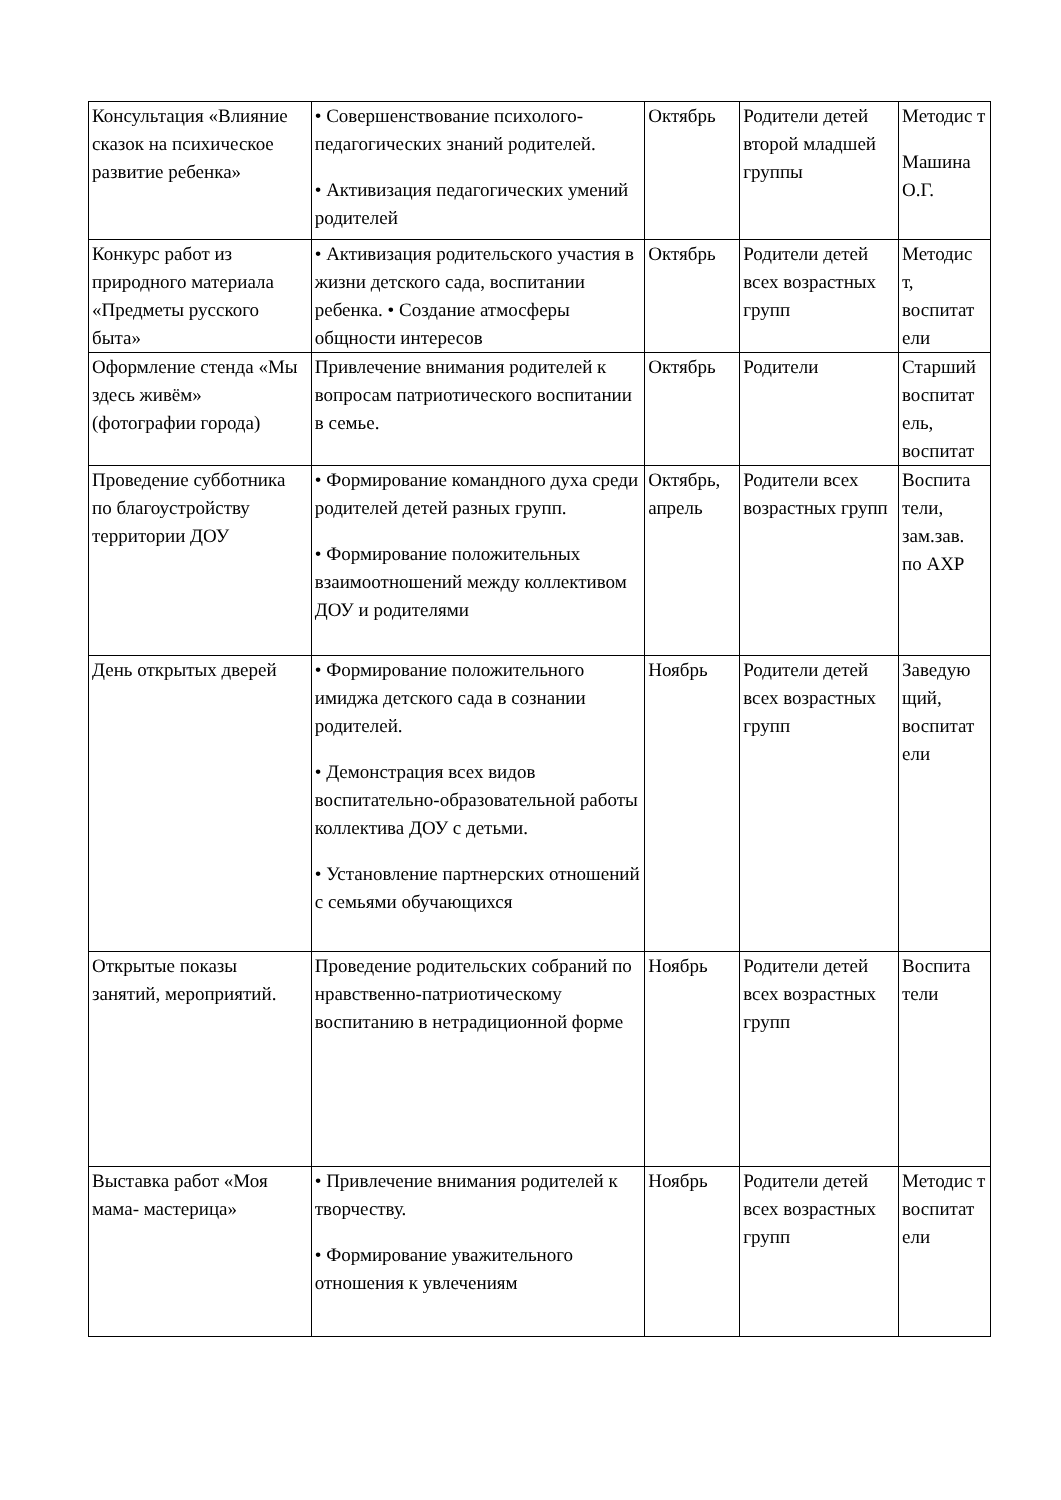| Консультация «Влияние сказок на психическое развитие ребенка» | • Совершенствование психолого-педагогических знаний родителей. • Активизация педагогических умений родителей | Октябрь | Родители детей второй младшей группы | Методис т Машина О.Г. |
| Конкурс работ из природного материала «Предметы русского быта» | • Активизация родительского участия в жизни детского сада, воспитании ребенка. • Создание атмосферы общности интересов | Октябрь | Родители детей всех возрастных групп | Методис т, воспитат ели |
| Оформление стенда «Мы здесь живём» (фотографии города) | Привлечение внимания родителей к вопросам патриотического воспитании в семье. | Октябрь | Родители | Старший воспитат ель, воспитат |
| Проведение субботника по благоустройству территории ДОУ | • Формирование командного духа среди родителей детей разных групп. • Формирование положительных взаимоотношений между коллективом ДОУ и родителями | Октябрь, апрель | Родители всех возрастных групп | Воспита тели, зам.зав. по АХР |
| День открытых дверей | • Формирование положительного имиджа детского сада в сознании родителей. • Демонстрация всех видов воспитательно-образовательной работы коллектива ДОУ с детьми. • Установление партнерских отношений с семьями обучающихся | Ноябрь | Родители детей всех возрастных групп | Заведую щий, воспитат ели |
| Открытые показы занятий, мероприятий. | Проведение родительских собраний по нравственно-патриотическому воспитанию в нетрадиционной форме | Ноябрь | Родители детей всех возрастных групп | Воспита тели |
| Выставка работ «Моя мама- мастерица» | • Привлечение внимания родителей к творчеству. • Формирование уважительного отношения к увлечениям | Ноябрь | Родители детей всех возрастных групп | Методис т воспитат ели |